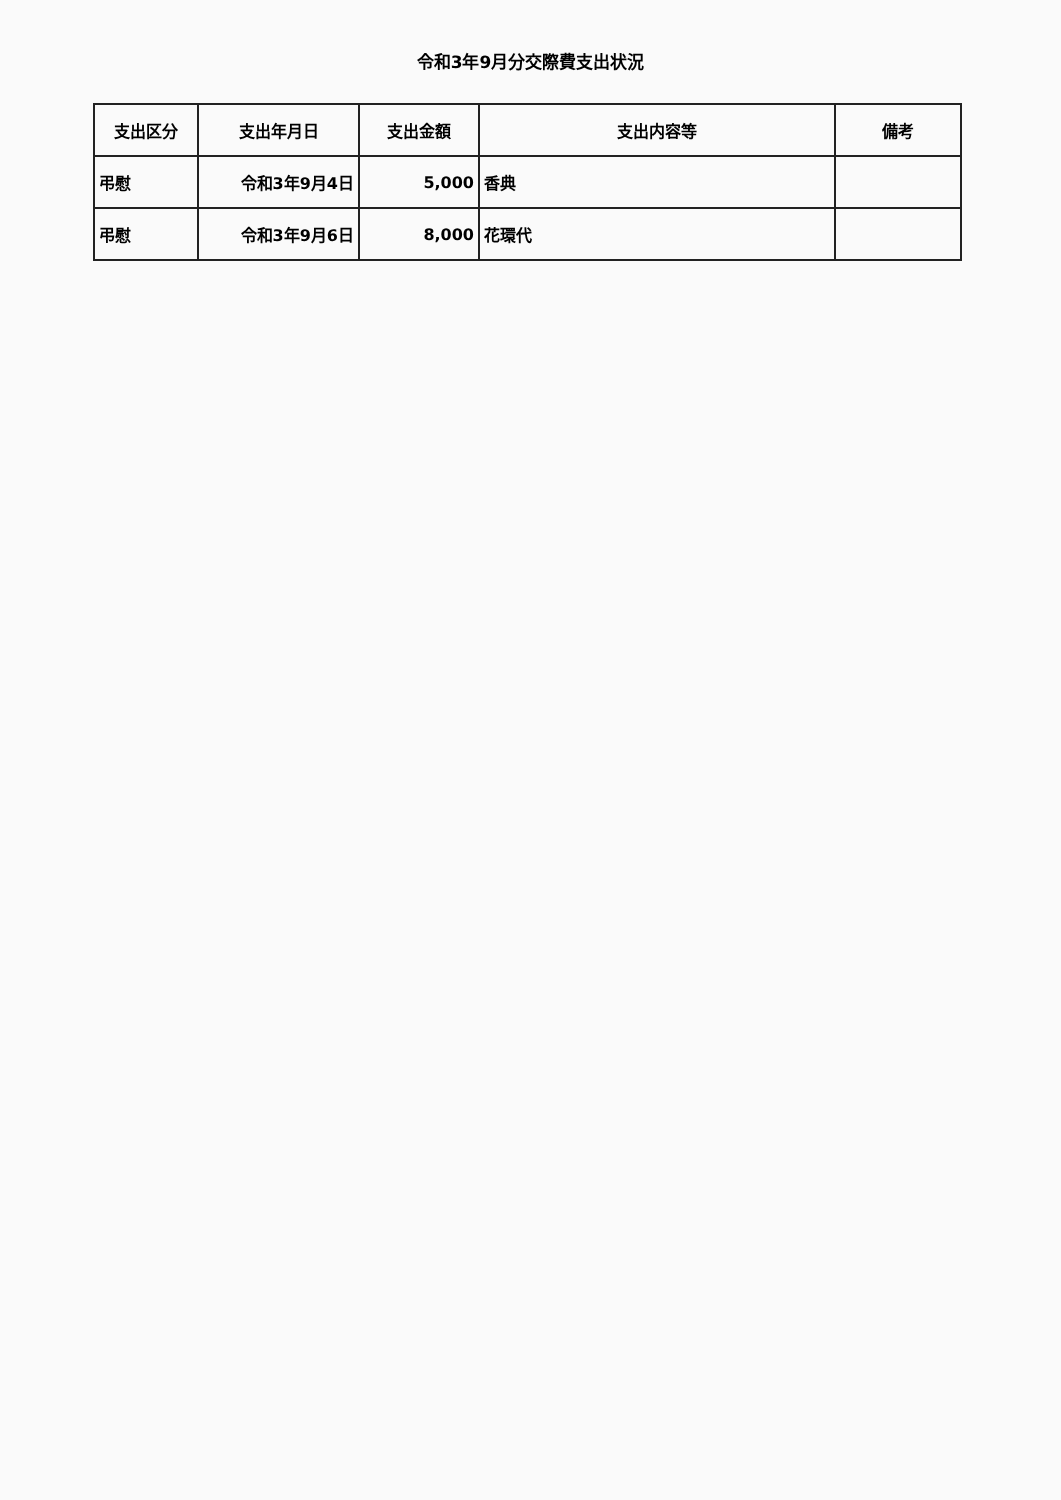令和3年9月分交際費支出状況
| 支出区分 | 支出年月日 | 支出金額 | 支出内容等 | 備考 |
| --- | --- | --- | --- | --- |
| 弔慰 | 令和3年9月4日 | 5,000 | 香典 | |
| 弔慰 | 令和3年9月6日 | 8,000 | 花環代 | |